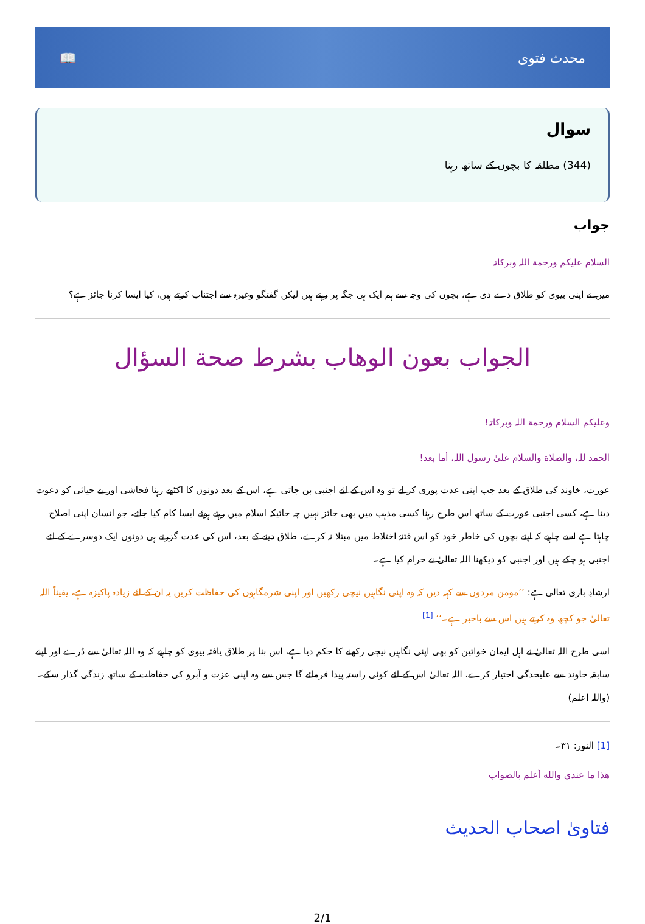محدث فتوی 📖
سوال
(344) مطلقہ کا بچوں کے ساتھ رہنا
جواب
السلام علیکم ورحمة اللہ وبرکاتہ
میں نے اپنی بیوی کو طلاق دے دی ہے، بچوں کی وجہ سے ہم ایک ہی جگہ پر رہتے ہیں لیکن گفتگو وغیرہ سے اجتناب کرتے ہیں، کیا ایسا کرنا جائز ہے؟
الجواب بعون الوهاب بشرط صحة السؤال
وعلیکم السلام ورحمة اللہ وبرکاتہ!
الحمد للہ، والصلاة والسلام علیٰ رسول اللہ، أما بعد!
عورت، خاوند کی طلاق کے بعد جب اپنی عدت پوری کر لے تو وہ اس کے لئے اجنبی بن جاتی ہے، اس کے بعد دونوں کا اکٹھے رہنا فحاشی اور بے حیائی کو دعوت دینا ہے، کسی اجنبی عورت کے ساتھ اس طرح رہنا کسی مذہب میں بھی جائز نہیں چہ جائیکہ اسلام میں رہتے ہوئے ایسا کام کیا جائے، جو انسان اپنی اصلاح چاہتا ہے اسے چاہیے کہ اپنے بچوں کی خاطر خود کو اس فتنۂ اختلاط میں مبتلا نہ کرے، طلاق دینے کے بعد، اس کی عدت گزرتے ہی دونوں ایک دوسرے کے لئے اجنبی ہو چکے ہیں اور اجنبی کو دیکھنا اللہ تعالیٰ نے حرام کیا ہے۔
ارشادِ باری تعالی ہے: ’’مومن مردوں سے کہہ دیں کہ وہ اپنی نگاہیں نیچی رکھیں اور اپنی شرمگاہوں کی حفاظت کریں یہ ان کے لئے زیادہ پاکیزہ ہے، یقیناً اللہ تعالیٰ جو کچھ وہ کرتے ہیں اس سے باخبر ہے۔‘‘ <sup>[1]</sup>
اسی طرح اللہ تعالیٰ نے اہل ایمان خواتین کو بھی اپنی نگاہیں نیچی رکھنے کا حکم دیا ہے، اس بنا پر طلاق یافتہ بیوی کو چاہیے کہ وہ اللہ تعالیٰ سے ڈرے اور اپنے سابقہ خاوند سے علیحدگی اختیار کرے، اللہ تعالیٰ اس کے لئے کوئی راستہ پیدا فرمائے گا جس سے وہ اپنی عزت و آبرو کی حفاظت کے ساتھ زندگی گذار سکے۔ (واللہ اعلم)
[1] النور: ۳۱۔
هذا ما عندي والله أعلم بالصواب
فتاویٰ اصحاب الحدیث
2/1